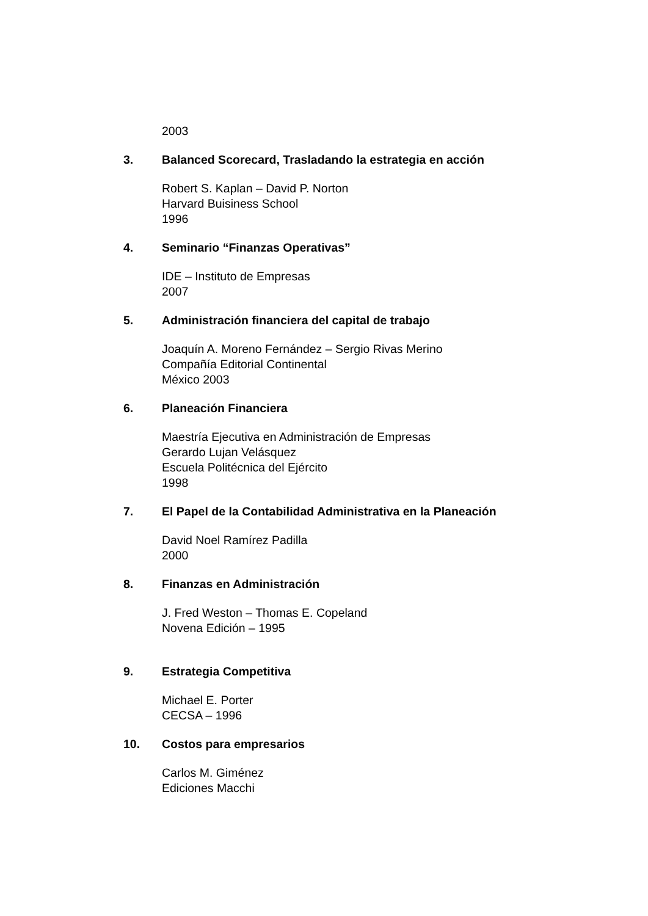2003
3. Balanced Scorecard, Trasladando la estrategia en acción
Robert S. Kaplan – David P. Norton
Harvard Buisiness School
1996
4. Seminario “Finanzas Operativas”
IDE – Instituto de Empresas
2007
5. Administración financiera del capital de trabajo
Joaquín A. Moreno Fernández – Sergio Rivas Merino
Compañía Editorial Continental
México 2003
6. Planeación Financiera
Maestría Ejecutiva en Administración de Empresas
Gerardo Lujan Velásquez
Escuela Politécnica del Ejército
1998
7. El Papel de la Contabilidad Administrativa en la Planeación
David Noel Ramírez Padilla
2000
8. Finanzas en Administración
J. Fred Weston – Thomas E. Copeland
Novena Edición – 1995
9. Estrategia Competitiva
Michael E. Porter
CECSA – 1996
10. Costos para empresarios
Carlos M. Giménez
Ediciones Macchi